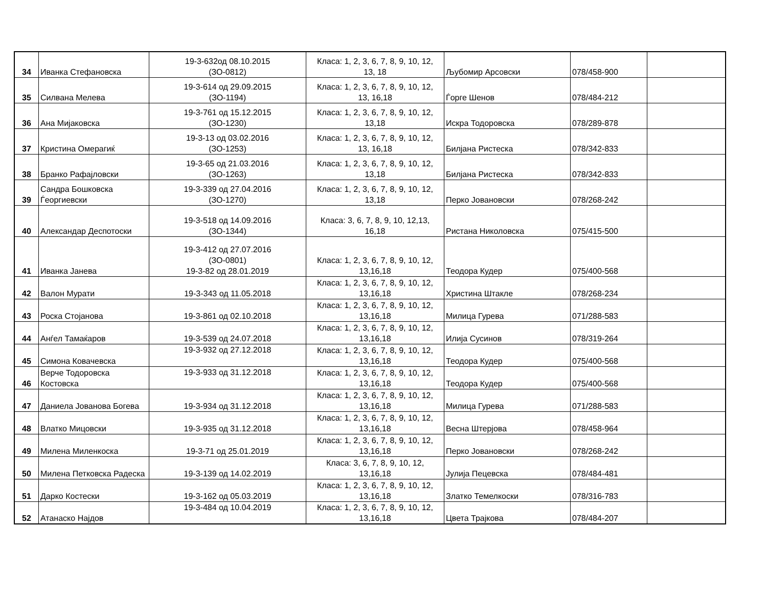| 34 | Иванка Стефановска | 19-3-632од 08.10.2015 (ЗО-0812) | Класа: 1, 2, 3, 6, 7, 8, 9, 10, 12, 13, 18 | Љубомир Арсовски | 078/458-900 | |
| 35 | Силвана Мелева | 19-3-614 од 29.09.2015 (ЗО-1194) | Класа: 1, 2, 3, 6, 7, 8, 9, 10, 12, 13, 16,18 | Ѓорге Шенов | 078/484-212 | |
| 36 | Ана Мијаковска | 19-3-761 од 15.12.2015 (ЗО-1230) | Класа: 1, 2, 3, 6, 7, 8, 9, 10, 12, 13,18 | Искра Тодоровска | 078/289-878 | |
| 37 | Кристина Омерагиќ | 19-3-13 од 03.02.2016 (ЗО-1253) | Класа: 1, 2, 3, 6, 7, 8, 9, 10, 12, 13, 16,18 | Билјана Ристеска | 078/342-833 | |
| 38 | Бранко Рафајловски | 19-3-65 од 21.03.2016 (ЗО-1263) | Класа: 1, 2, 3, 6, 7, 8, 9, 10, 12, 13,18 | Билјана Ристеска | 078/342-833 | |
| 39 | Сандра Бошковска Ѓеоргиевски | 19-3-339 од 27.04.2016 (ЗО-1270) | Класа: 1, 2, 3, 6, 7, 8, 9, 10, 12, 13,18 | Перко Јовановски | 078/268-242 | |
| 40 | Александар Деспотоски | 19-3-518 од 14.09.2016 (ЗО-1344) | Класа: 3, 6, 7, 8, 9, 10, 12,13, 16,18 | Ристана Николовска | 075/415-500 | |
| 41 | Иванка Јанева | 19-3-412 од 27.07.2016 (ЗО-0801) 19-3-82 од 28.01.2019 | Класа: 1, 2, 3, 6, 7, 8, 9, 10, 12, 13,16,18 | Теодора Кудер | 075/400-568 | |
| 42 | Валон Мурати | 19-3-343 од 11.05.2018 | Класа: 1, 2, 3, 6, 7, 8, 9, 10, 12, 13,16,18 | Христина Штакле | 078/268-234 | |
| 43 | Роска Стојанова | 19-3-861 од 02.10.2018 | Класа: 1, 2, 3, 6, 7, 8, 9, 10, 12, 13,16,18 | Милица Гурева | 071/288-583 | |
| 44 | Анѓел Тамаќаров | 19-3-539 од 24.07.2018 | Класа: 1, 2, 3, 6, 7, 8, 9, 10, 12, 13,16,18 | Илија Сусинов | 078/319-264 | |
| 45 | Симона Ковачевска | 19-3-932 од 27.12.2018 | Класа: 1, 2, 3, 6, 7, 8, 9, 10, 12, 13,16,18 | Теодора Кудер | 075/400-568 | |
| 46 | Верче Тодоровска Костовска | 19-3-933 од 31.12.2018 | Класа: 1, 2, 3, 6, 7, 8, 9, 10, 12, 13,16,18 | Теодора Кудер | 075/400-568 | |
| 47 | Даниела Јованова Богева | 19-3-934 од 31.12.2018 | Класа: 1, 2, 3, 6, 7, 8, 9, 10, 12, 13,16,18 | Милица Гурева | 071/288-583 | |
| 48 | Влатко Мицовски | 19-3-935 од 31.12.2018 | Класа: 1, 2, 3, 6, 7, 8, 9, 10, 12, 13,16,18 | Весна Штерјова | 078/458-964 | |
| 49 | Милена Миленкоска | 19-3-71 од 25.01.2019 | Класа: 1, 2, 3, 6, 7, 8, 9, 10, 12, 13,16,18 | Перко Јовановски | 078/268-242 | |
| 50 | Милена Петковска Радеска | 19-3-139 од 14.02.2019 | Класа: 3, 6, 7, 8, 9, 10, 12, 13,16,18 | Јулија Пецевска | 078/484-481 | |
| 51 | Дарко Костески | 19-3-162 од 05.03.2019 | Класа: 1, 2, 3, 6, 7, 8, 9, 10, 12, 13,16,18 | Златко Темелкоски | 078/316-783 | |
| 52 | Атанаско Најдов | 19-3-484 од 10.04.2019 | Класа: 1, 2, 3, 6, 7, 8, 9, 10, 12, 13,16,18 | Цвета Трајкова | 078/484-207 | |